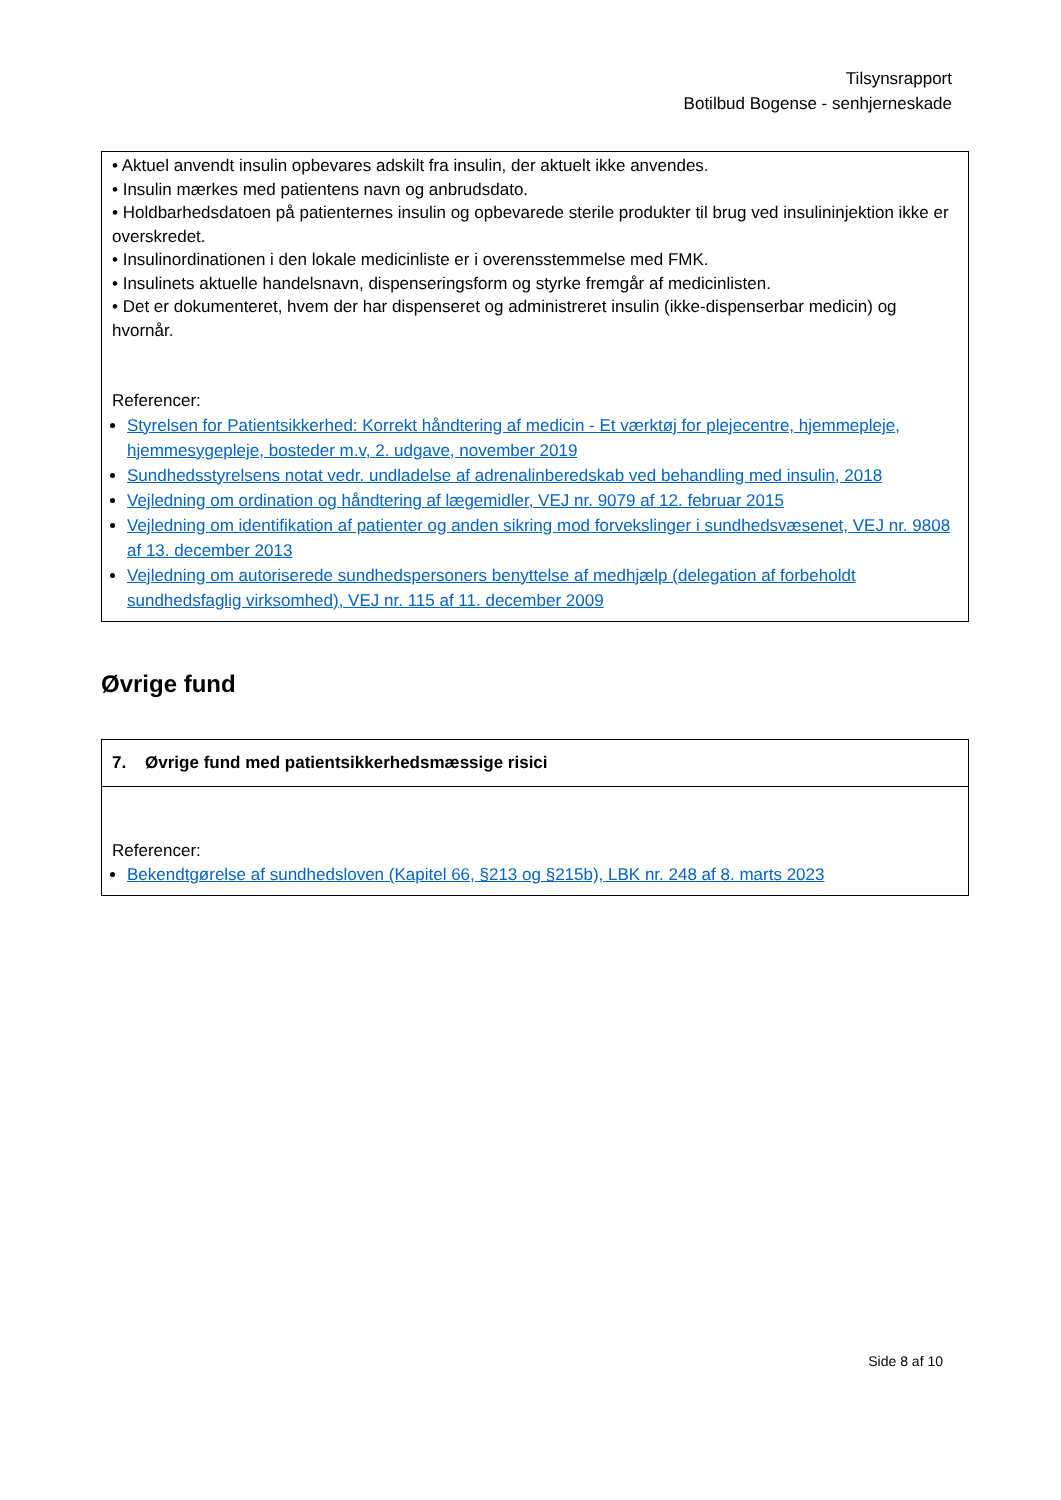Tilsynsrapport
Botilbud Bogense - senhjerneskade
• Aktuel anvendt insulin opbevares adskilt fra insulin, der aktuelt ikke anvendes.
• Insulin mærkes med patientens navn og anbrudsdato.
• Holdbarhedsdatoen på patienternes insulin og opbevarede sterile produkter til brug ved insulininjektion ikke er overskredet.
• Insulinordinationen i den lokale medicinliste er i overensstemmelse med FMK.
• Insulinets aktuelle handelsnavn, dispenseringsform og styrke fremgår af medicinlisten.
• Det er dokumenteret, hvem der har dispenseret og administreret insulin (ikke-dispenserbar medicin) og hvornår.
Referencer:
Styrelsen for Patientsikkerhed: Korrekt håndtering af medicin - Et værktøj for plejecentre, hjemmepleje, hjemmesygepleje, bosteder m.v, 2. udgave, november 2019
Sundhedsstyrelsens notat vedr. undladelse af adrenalinberedskab ved behandling med insulin, 2018
Vejledning om ordination og håndtering af lægemidler, VEJ nr. 9079 af 12. februar 2015
Vejledning om identifikation af patienter og anden sikring mod forvekslinger i sundhedsvæsenet, VEJ nr. 9808 af 13. december 2013
Vejledning om autoriserede sundhedspersoners benyttelse af medhjælp (delegation af forbeholdt sundhedsfaglig virksomhed), VEJ nr. 115 af 11. december 2009
Øvrige fund
7. Øvrige fund med patientsikkerhedsmæssige risici
Referencer:
Bekendtgørelse af sundhedsloven (Kapitel 66, §213 og §215b), LBK nr. 248 af 8. marts 2023
Side 8 af 10